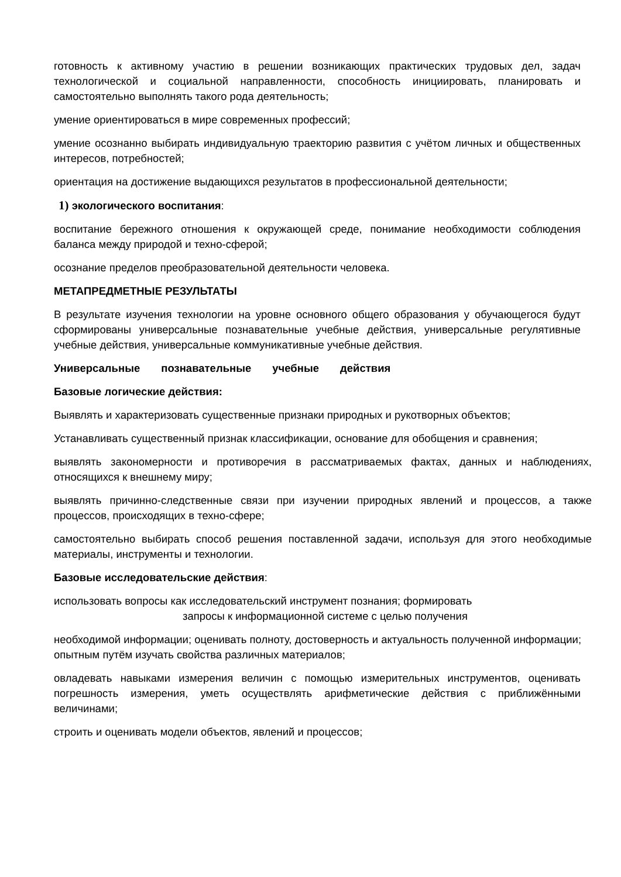готовность к активному участию в решении возникающих практических трудовых дел, задач технологической и социальной направленности, способность инициировать, планировать и самостоятельно выполнять такого рода деятельность;
умение ориентироваться в мире современных профессий;
умение осознанно выбирать индивидуальную траекторию развития с учётом личных и общественных интересов, потребностей;
ориентация на достижение выдающихся результатов в профессиональной деятельности;
1) экологического воспитания:
воспитание бережного отношения к окружающей среде, понимание необходимости соблюдения баланса между природой и техно-сферой;
осознание пределов преобразовательной деятельности человека.
МЕТАПРЕДМЕТНЫЕ РЕЗУЛЬТАТЫ
В результате изучения технологии на уровне основного общего образования у обучающегося будут сформированы универсальные познавательные учебные действия, универсальные регулятивные учебные действия, универсальные коммуникативные учебные действия.
Универсальные познавательные учебные действия
Базовые логические действия:
Выявлять и характеризовать существенные признаки природных и рукотворных объектов;
Устанавливать существенный признак классификации, основание для обобщения и сравнения;
выявлять закономерности и противоречия в рассматриваемых фактах, данных и наблюдениях, относящихся к внешнему миру;
выявлять причинно-следственные связи при изучении природных явлений и процессов, а также процессов, происходящих в техно-сфере;
самостоятельно выбирать способ решения поставленной задачи, используя для этого необходимые материалы, инструменты и технологии.
Базовые исследовательские действия:
использовать вопросы как исследовательский инструмент познания; формировать
запросы к информационной системе с целью получения
необходимой информации; оценивать полноту, достоверность и актуальность полученной информации; опытным путём изучать свойства различных материалов;
овладевать навыками измерения величин с помощью измерительных инструментов, оценивать погрешность измерения, уметь осуществлять арифметические действия с приближёнными величинами;
строить и оценивать модели объектов, явлений и процессов;